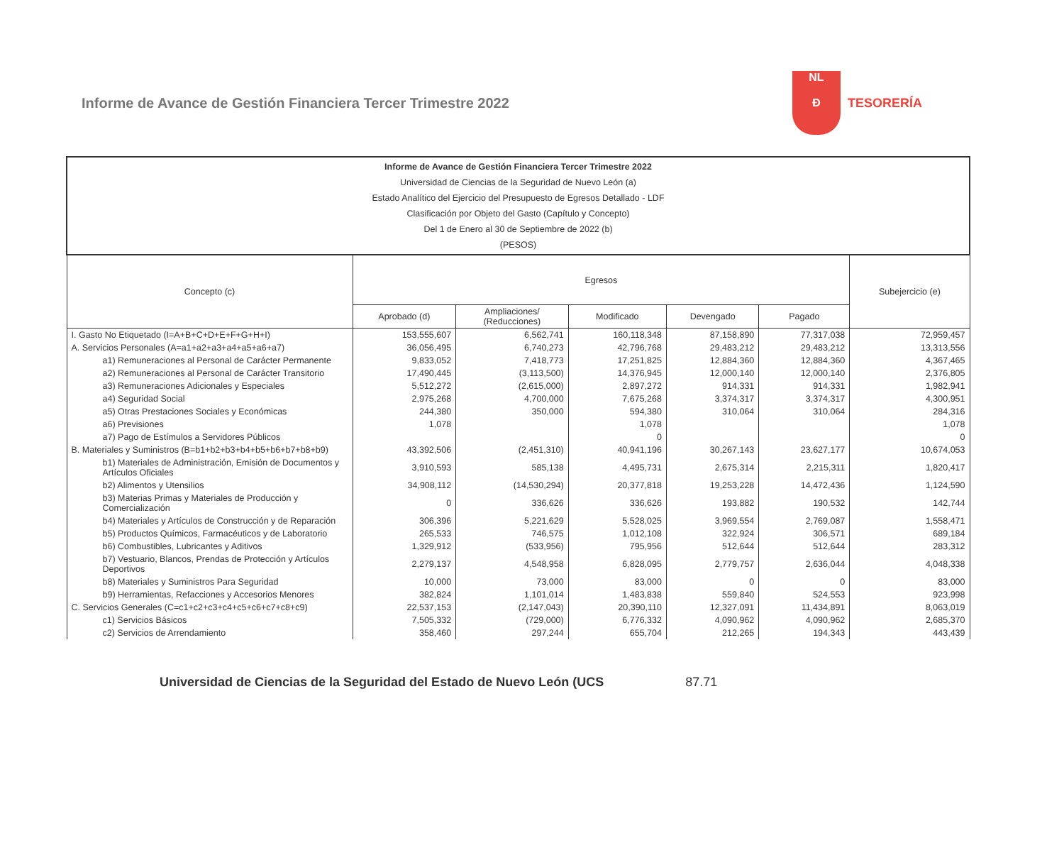Informe de Avance de Gestión Financiera Tercer Trimestre 2022
NL
Ɖ
TESORERÍA
| Informe de Avance de Gestión Financiera Tercer Trimestre 2022 Universidad de Ciencias de la Seguridad de Nuevo León (a) Estado Analítico del Ejercicio del Presupuesto de Egresos Detallado - LDF Clasificación por Objeto del Gasto (Capítulo y Concepto) Del 1 de Enero al 30 de Septiembre de 2022 (b) (PESOS) | | | | | | |
| --- | --- | --- | --- | --- | --- | --- |
| Concepto (c) | Egresos | | | | | Subejercicio (e) |
| | Aprobado (d) | Ampliaciones/ (Reducciones) | Modificado | Devengado | Pagado | |
| I. Gasto No Etiquetado (I=A+B+C+D+E+F+G+H+I) | 153,555,607 | 6,562,741 | 160,118,348 | 87,158,890 | 77,317,038 | 72,959,457 |
| A. Servicios Personales (A=a1+a2+a3+a4+a5+a6+a7) | 36,056,495 | 6,740,273 | 42,796,768 | 29,483,212 | 29,483,212 | 13,313,556 |
| a1) Remuneraciones al Personal de Carácter Permanente | 9,833,052 | 7,418,773 | 17,251,825 | 12,884,360 | 12,884,360 | 4,367,465 |
| a2) Remuneraciones al Personal de Carácter Transitorio | 17,490,445 | (3,113,500) | 14,376,945 | 12,000,140 | 12,000,140 | 2,376,805 |
| a3) Remuneraciones Adicionales y Especiales | 5,512,272 | (2,615,000) | 2,897,272 | 914,331 | 914,331 | 1,982,941 |
| a4) Seguridad Social | 2,975,268 | 4,700,000 | 7,675,268 | 3,374,317 | 3,374,317 | 4,300,951 |
| a5) Otras Prestaciones Sociales y Económicas | 244,380 | 350,000 | 594,380 | 310,064 | 310,064 | 284,316 |
| a6) Previsiones | 1,078 | | 1,078 | | | 1,078 |
| a7) Pago de Estímulos a Servidores Públicos | | | 0 | | | 0 |
| B. Materiales y Suministros (B=b1+b2+b3+b4+b5+b6+b7+b8+b9) | 43,392,506 | (2,451,310) | 40,941,196 | 30,267,143 | 23,627,177 | 10,674,053 |
| b1) Materiales de Administración, Emisión de Documentos y Artículos Oficiales | 3,910,593 | 585,138 | 4,495,731 | 2,675,314 | 2,215,311 | 1,820,417 |
| b2) Alimentos y Utensilios | 34,908,112 | (14,530,294) | 20,377,818 | 19,253,228 | 14,472,436 | 1,124,590 |
| b3) Materias Primas y Materiales de Producción y Comercialización | 0 | 336,626 | 336,626 | 193,882 | 190,532 | 142,744 |
| b4) Materiales y Artículos de Construcción y de Reparación | 306,396 | 5,221,629 | 5,528,025 | 3,969,554 | 2,769,087 | 1,558,471 |
| b5) Productos Químicos, Farmacéuticos y de Laboratorio | 265,533 | 746,575 | 1,012,108 | 322,924 | 306,571 | 689,184 |
| b6) Combustibles, Lubricantes y Aditivos | 1,329,912 | (533,956) | 795,956 | 512,644 | 512,644 | 283,312 |
| b7) Vestuario, Blancos, Prendas de Protección y Artículos Deportivos | 2,279,137 | 4,548,958 | 6,828,095 | 2,779,757 | 2,636,044 | 4,048,338 |
| b8) Materiales y Suministros Para Seguridad | 10,000 | 73,000 | 83,000 | 0 | 0 | 83,000 |
| b9) Herramientas, Refacciones y Accesorios Menores | 382,824 | 1,101,014 | 1,483,838 | 559,840 | 524,553 | 923,998 |
| C. Servicios Generales (C=c1+c2+c3+c4+c5+c6+c7+c8+c9) | 22,537,153 | (2,147,043) | 20,390,110 | 12,327,091 | 11,434,891 | 8,063,019 |
| c1) Servicios Básicos | 7,505,332 | (729,000) | 6,776,332 | 4,090,962 | 4,090,962 | 2,685,370 |
| c2) Servicios de Arrendamiento | 358,460 | 297,244 | 655,704 | 212,265 | 194,343 | 443,439 |
Universidad de Ciencias de la Seguridad del Estado de Nuevo León (UCS 87.71